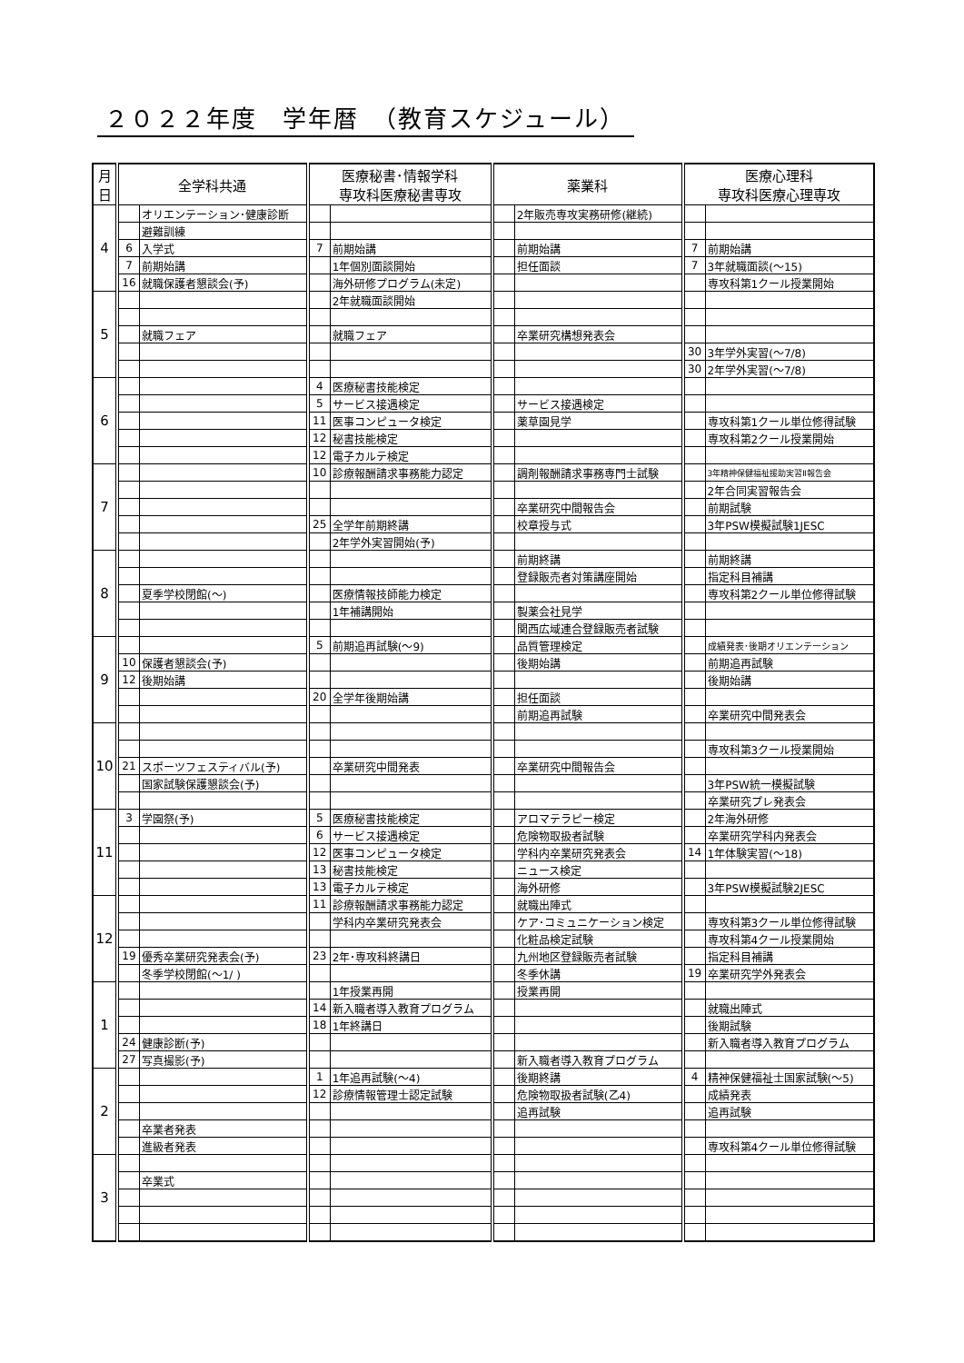２０２２年度　学年暦　（教育スケジュール）
| 月 日 | 全学科共通 | | 医療秘書･情報学科 専攻科医療秘書専攻 | | 薬業科 | | 医療心理科 専攻科医療心理専攻 | |
| --- | --- | --- | --- | --- | --- | --- | --- | --- |
| 4 | | オリエンテーション･健康診断 | | | | 2年販売専攻実務研修(継続) | | |
| | | 避難訓練 | | | | | | |
| | 6 | 入学式 | 7 | 前期始講 | | 前期始講 | 7 | 前期始講 |
| | 7 | 前期始講 | | 1年個別面談開始 | | 担任面談 | 7 | 3年就職面談(～15) |
| | 16 | 就職保護者懇談会(予) | | 海外研修プログラム(未定) | | | | 専攻科第1クール授業開始 |
| 5 | | | | 2年就職面談開始 | | | | |
| | | 就職フェア | | 就職フェア | | 卒業研究構想発表会 | | |
| | | | | | | | 30 | 3年学外実習(～7/8) |
| | | | | | | | 30 | 2年学外実習(～7/8) |
| 6 | | | 4 | 医療秘書技能検定 | | | | |
| | | | 5 | サービス接遇検定 | | サービス接遇検定 | | |
| | | | 11 | 医事コンピュータ検定 | | 薬草園見学 | | 専攻科第1クール単位修得試験 |
| | | | 12 | 秘書技能検定 | | | | 専攻科第2クール授業開始 |
| | | | 12 | 電子カルテ検定 | | | | |
| 7 | | | 10 | 診療報酬請求事務能力認定 | | 調剤報酬請求事務専門士試験 | | 3年精神保健福祉援助実習Ⅱ報告会 |
| | | | | | | | | 2年合同実習報告会 |
| | | | | | | 卒業研究中間報告会 | | 前期試験 |
| | | | 25 | 全学年前期終講 | | 校章授与式 | | 3年PSW模擬試験1JESC |
| | | | | 2年学外実習開始(予) | | | | |
| 8 | | | | | | 前期終講 | | 前期終講 |
| | | | | | | 登録販売者対策講座開始 | | 指定科目補講 |
| | | 夏季学校閉館(～) | | 医療情報技師能力検定 | | | | 専攻科第2クール単位修得試験 |
| | | | | 1年補講開始 | | 製薬会社見学 | | |
| | | | | | | 関西広域連合登録販売者試験 | | |
| 9 | | | 5 | 前期追再試験(～9) | | 品質管理検定 | | 成績発表･後期オリエンテーション |
| | 10 | 保護者懇談会(予) | | | | 後期始講 | | 前期追再試験 |
| | 12 | 後期始講 | | | | | | 後期始講 |
| | | | 20 | 全学年後期始講 | | 担任面談 | | |
| | | | | | | 前期追再試験 | | 卒業研究中間発表会 |
| 10 | | | | | | | | |
| | | | | | | | | 専攻科第3クール授業開始 |
| | 21 | スポーツフェスティバル(予) | | 卒業研究中間発表 | | 卒業研究中間報告会 | | |
| | | 国家試験保護懇談会(予) | | | | | | 3年PSW統一模擬試験 |
| | | | | | | | | 卒業研究プレ発表会 |
| 11 | 3 | 学園祭(予) | 5 | 医療秘書技能検定 | | アロマテラピー検定 | | 2年海外研修 |
| | | | 6 | サービス接遇検定 | | 危険物取扱者試験 | | 卒業研究学科内発表会 |
| | | | 12 | 医事コンピュータ検定 | | 学科内卒業研究発表会 | 14 | 1年体験実習(～18) |
| | | | 13 | 秘書技能検定 | | ニュース検定 | | |
| | | | 13 | 電子カルテ検定 | | 海外研修 | | 3年PSW模擬試験2JESC |
| 12 | | | 11 | 診療報酬請求事務能力認定 | | 就職出陣式 | | |
| | | | | 学科内卒業研究発表会 | | ケア･コミュニケーション検定 | | 専攻科第3クール単位修得試験 |
| | | | | | | 化粧品検定試験 | | 専攻科第4クール授業開始 |
| | 19 | 優秀卒業研究発表会(予) | 23 | 2年･専攻科終講日 | | 九州地区登録販売者試験 | | 指定科目補講 |
| | | 冬季学校閉館(～1/ ) | | | | 冬季休講 | 19 | 卒業研究学外発表会 |
| 1 | | | | 1年授業再開 | | 授業再開 | | |
| | | | 14 | 新入職者導入教育プログラム | | | | 就職出陣式 |
| | | | 18 | 1年終講日 | | | | 後期試験 |
| | 24 | 健康診断(予) | | | | | | 新入職者導入教育プログラム |
| | 27 | 写真撮影(予) | | | | 新入職者導入教育プログラム | | |
| 2 | | | 1 | 1年追再試験(～4) | | 後期終講 | 4 | 精神保健福祉士国家試験(～5) |
| | | | 12 | 診療情報管理士認定試験 | | 危険物取扱者試験(乙4) | | 成績発表 |
| | | | | | | 追再試験 | | 追再試験 |
| | | 卒業者発表 | | | | | | |
| | | 進級者発表 | | | | | | 専攻科第4クール単位修得試験 |
| 3 | | | | | | | | |
| | | 卒業式 | | | | | | |